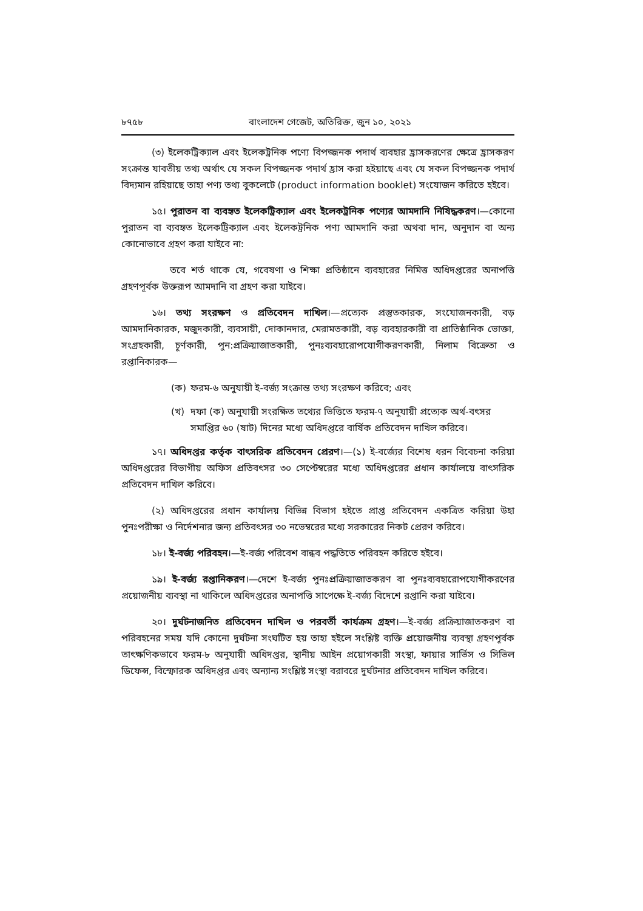৮৭৫৮ বাংলাদেশ গেজেট, অতিরিক্ত, জুন ১০, ২০২১
(৩) ইলেকট্রিক্যাল এবং ইলেকট্রনিক পণ্যে বিপজ্জনক পদার্থ ব্যবহার হ্রাসকরণের ক্ষেত্রে হ্রাসকরণ সংক্রান্ত যাবতীয় তথ্য অর্থাৎ যে সকল বিপজ্জনক পদার্থ হ্রাস করা হইয়াছে এবং যে সকল বিপজ্জনক পদার্থ বিদ্যমান রহিয়াছে তাহা পণ্য তথ্য বুকলেটে (product information booklet) সংযোজন করিতে হইবে।
১৫। পুরাতন বা ব্যবহৃত ইলেকট্রিক্যাল এবং ইলেকট্রনিক পণ্যের আমদানি নিষিদ্ধকরণ।—কোনো পুরাতন বা ব্যবহৃত ইলেকট্রিক্যাল এবং ইলেকট্রনিক পণ্য আমদানি করা অথবা দান, অনুদান বা অন্য কোনোভাবে গ্রহণ করা যাইবে না:
তবে শর্ত থাকে যে, গবেষণা ও শিক্ষা প্রতিষ্ঠানে ব্যবহারের নিমিত্ত অধিদপ্তরের অনাপত্তি গ্রহণপূর্বক উক্তরূপ আমদানি বা গ্রহণ করা যাইবে।
১৬। তথ্য সংরক্ষণ ও প্রতিবেদন দাখিল।—প্রত্যেক প্রস্তুতকারক, সংযোজনকারী, বড় আমদানিকারক, মজুদকারী, ব্যবসায়ী, দোকানদার, মেরামতকারী, বড় ব্যবহারকারী বা প্রাতিষ্ঠানিক ভোক্তা, সংগ্রহকারী, চূর্ণকারী, পুন:প্রক্রিয়াজাতকারী, পুনঃব্যবহারোপযোগীকরণকারী, নিলাম বিক্রেতা ও রপ্তানিকারক—
(ক) ফরম-৬ অনুযায়ী ই-বর্জ্য সংক্রান্ত তথ্য সংরক্ষণ করিবে; এবং
(খ) দফা (ক) অনুযায়ী সংরক্ষিত তথ্যের ভিত্তিতে ফরম-৭ অনুযায়ী প্রত্যেক অর্থ-বৎসর সমাপ্তির ৬০ (ষাট) দিনের মধ্যে অধিদপ্তরে বার্ষিক প্রতিবেদন দাখিল করিবে।
১৭। অধিদপ্তর কর্তৃক বাৎসরিক প্রতিবেদন প্রেরণ।—(১) ই-বর্জ্যের বিশেষ ধরন বিবেচনা করিয়া অধিদপ্তরের বিভাগীয় অফিস প্রতিবৎসর ৩০ সেপ্টেম্বরের মধ্যে অধিদপ্তরের প্রধান কার্যালয়ে বাৎসরিক প্রতিবেদন দাখিল করিবে।
(২) অধিদপ্তরের প্রধান কার্যালয় বিভিন্ন বিভাগ হইতে প্রাপ্ত প্রতিবেদন একত্রিত করিয়া উহা পুনঃপরীক্ষা ও নির্দেশনার জন্য প্রতিবৎসর ৩০ নভেম্বরের মধ্যে সরকারের নিকট প্রেরণ করিবে।
১৮। ই-বর্জ্য পরিবহন।—ই-বর্জ্য পরিবেশ বান্ধব পদ্ধতিতে পরিবহন করিতে হইবে।
১৯। ই-বর্জ্য রপ্তানিকরণ।—দেশে ই-বর্জ্য পুনঃপ্রক্রিয়াজাতকরণ বা পুনঃব্যবহারোপযোগীকরণের প্রয়োজনীয় ব্যবস্থা না থাকিলে অধিদপ্তরের অনাপত্তি সাপেক্ষে ই-বর্জ্য বিদেশে রপ্তানি করা যাইবে।
২০। দুর্ঘটনাজনিত প্রতিবেদন দাখিল ও পরবর্তী কার্যক্রম গ্রহণ।—ই-বর্জ্য প্রক্রিয়াজাতকরণ বা পরিবহনের সময় যদি কোনো দুর্ঘটনা সংঘটিত হয় তাহা হইলে সংশ্লিষ্ট ব্যক্তি প্রয়োজনীয় ব্যবস্থা গ্রহণপূর্বক তাৎক্ষণিকভাবে ফরম-৮ অনুযায়ী অধিদপ্তর, স্থানীয় আইন প্রয়োগকারী সংস্থা, ফায়ার সার্ভিস ও সিভিল ডিফেন্স, বিস্ফোরক অধিদপ্তর এবং অন্যান্য সংশ্লিষ্ট সংস্থা বরাবরে দুর্ঘটনার প্রতিবেদন দাখিল করিবে।